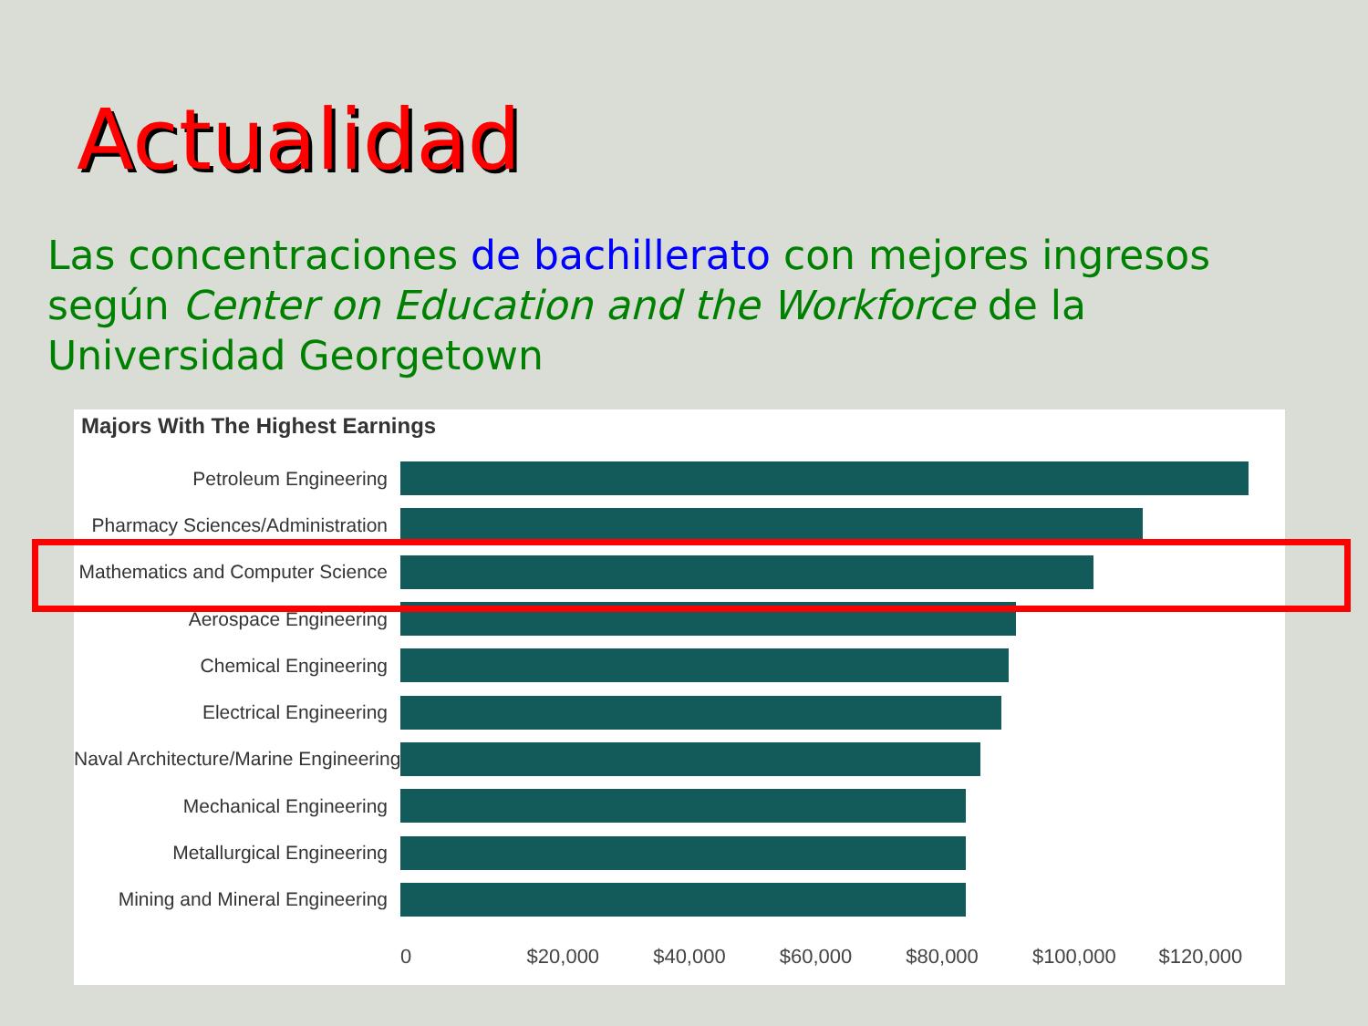Actualidad
Las concentraciones de bachillerato con mejores ingresos según Center on Education and the Workforce de la Universidad Georgetown
Majors With The Highest Earnings
Petroleum Engineering
Pharmacy Sciences/Administration
Mathematics and Computer Science
Aerospace Engineering
Chemical Engineering
Electrical Engineering
Naval Architecture/Marine Engineering
Mechanical Engineering
Metallurgical Engineering
Mining and Mineral Engineering
0 $20,000 $40,000 $60,000 $80,000 $100,000 $120,000